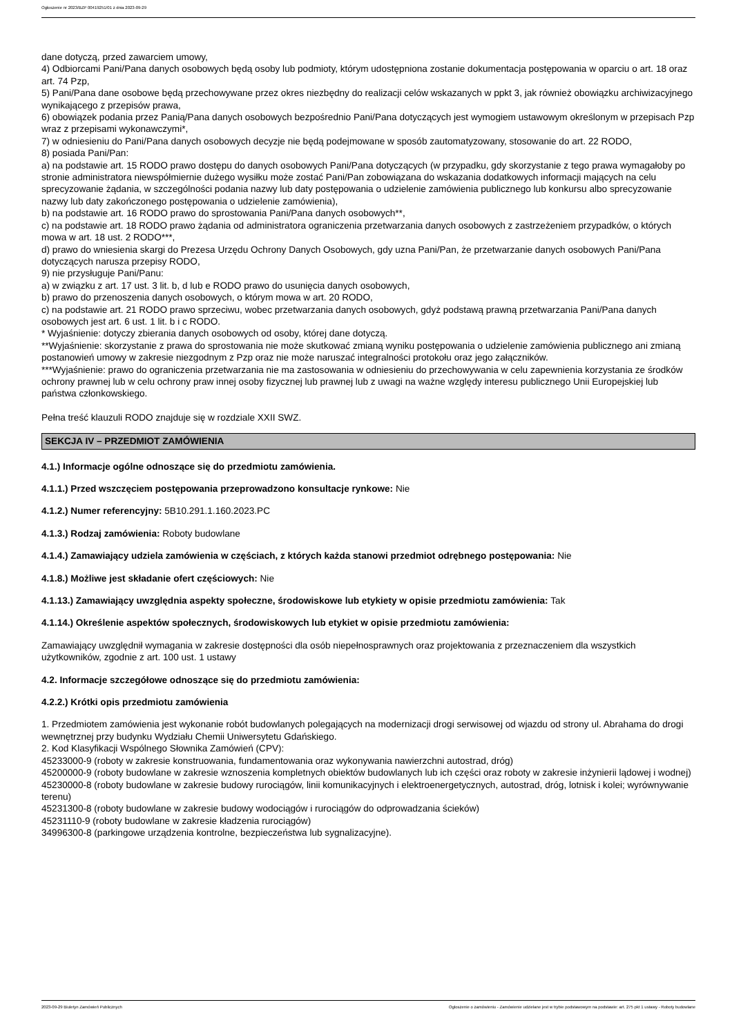Ogłoszenie nr 2023/BZP 00419251/01 z dnia 2023-09-29
dane dotyczą, przed zawarciem umowy,
4) Odbiorcami Pani/Pana danych osobowych będą osoby lub podmioty, którym udostępniona zostanie dokumentacja postępowania w oparciu o art. 18 oraz art. 74 Pzp,
5) Pani/Pana dane osobowe będą przechowywane przez okres niezbędny do realizacji celów wskazanych w ppkt 3, jak również obowiązku archiwizacyjnego wynikającego z przepisów prawa,
6) obowiązek podania przez Panią/Pana danych osobowych bezpośrednio Pani/Pana dotyczących jest wymogiem ustawowym określonym w przepisach Pzp wraz z przepisami wykonawczymi*,
7) w odniesieniu do Pani/Pana danych osobowych decyzje nie będą podejmowane w sposób zautomatyzowany, stosowanie do art. 22 RODO,
8) posiada Pani/Pan:
a) na podstawie art. 15 RODO prawo dostępu do danych osobowych Pani/Pana dotyczących (w przypadku, gdy skorzystanie z tego prawa wymagałoby po stronie administratora niewspółmiernie dużego wysiłku może zostać Pani/Pan zobowiązana do wskazania dodatkowych informacji mających na celu sprecyzowanie żądania, w szczególności podania nazwy lub daty postępowania o udzielenie zamówienia publicznego lub konkursu albo sprecyzowanie nazwy lub daty zakończonego postępowania o udzielenie zamówienia),
b) na podstawie art. 16 RODO prawo do sprostowania Pani/Pana danych osobowych**,
c) na podstawie art. 18 RODO prawo żądania od administratora ograniczenia przetwarzania danych osobowych z zastrzeżeniem przypadków, o których mowa w art. 18 ust. 2 RODO***,
d) prawo do wniesienia skargi do Prezesa Urzędu Ochrony Danych Osobowych, gdy uzna Pani/Pan, że przetwarzanie danych osobowych Pani/Pana dotyczących narusza przepisy RODO,
9) nie przysługuje Pani/Panu:
a) w związku z art. 17 ust. 3 lit. b, d lub e RODO prawo do usunięcia danych osobowych,
b) prawo do przenoszenia danych osobowych, o którym mowa w art. 20 RODO,
c) na podstawie art. 21 RODO prawo sprzeciwu, wobec przetwarzania danych osobowych, gdyż podstawą prawną przetwarzania Pani/Pana danych osobowych jest art. 6 ust. 1 lit. b i c RODO.
* Wyjaśnienie: dotyczy zbierania danych osobowych od osoby, której dane dotyczą.
**Wyjaśnienie: skorzystanie z prawa do sprostowania nie może skutkować zmianą wyniku postępowania o udzielenie zamówienia publicznego ani zmianą postanowień umowy w zakresie niezgodnym z Pzp oraz nie może naruszać integralności protokołu oraz jego załączników.
***Wyjaśnienie: prawo do ograniczenia przetwarzania nie ma zastosowania w odniesieniu do przechowywania w celu zapewnienia korzystania ze środków ochrony prawnej lub w celu ochrony praw innej osoby fizycznej lub prawnej lub z uwagi na ważne względy interesu publicznego Unii Europejskiej lub państwa członkowskiego.
Pełna treść klauzuli RODO znajduje się w rozdziale XXII SWZ.
SEKCJA IV – PRZEDMIOT ZAMÓWIENIA
4.1.) Informacje ogólne odnoszące się do przedmiotu zamówienia.
4.1.1.) Przed wszczęciem postępowania przeprowadzono konsultacje rynkowe: Nie
4.1.2.) Numer referencyjny: 5B10.291.1.160.2023.PC
4.1.3.) Rodzaj zamówienia: Roboty budowlane
4.1.4.) Zamawiający udziela zamówienia w częściach, z których każda stanowi przedmiot odrębnego postępowania: Nie
4.1.8.) Możliwe jest składanie ofert częściowych: Nie
4.1.13.) Zamawiający uwzględnia aspekty społeczne, środowiskowe lub etykiety w opisie przedmiotu zamówienia: Tak
4.1.14.) Określenie aspektów społecznych, środowiskowych lub etykiet w opisie przedmiotu zamówienia:
Zamawiający uwzględnił wymagania w zakresie dostępności dla osób niepełnosprawnych oraz projektowania z przeznaczeniem dla wszystkich użytkowników, zgodnie z art. 100 ust. 1 ustawy
4.2. Informacje szczegółowe odnoszące się do przedmiotu zamówienia:
4.2.2.) Krótki opis przedmiotu zamówienia
1. Przedmiotem zamówienia jest wykonanie robót budowlanych polegających na modernizacji drogi serwisowej od wjazdu od strony ul. Abrahama do drogi wewnętrznej przy budynku Wydziału Chemii Uniwersytetu Gdańskiego.
2. Kod Klasyfikacji Wspólnego Słownika Zamówień (CPV):
45233000-9 (roboty w zakresie konstruowania, fundamentowania oraz wykonywania nawierzchni autostrad, dróg)
45200000-9 (roboty budowlane w zakresie wznoszenia kompletnych obiektów budowlanych lub ich części oraz roboty w zakresie inżynierii lądowej i wodnej)
45230000-8 (roboty budowlane w zakresie budowy rurociągów, linii komunikacyjnych i elektroenergetycznych, autostrad, dróg, lotnisk i kolei; wyrównywanie terenu)
45231300-8 (roboty budowlane w zakresie budowy wodociągów i rurociągów do odprowadzania ścieków)
45231110-9 (roboty budowlane w zakresie kładzenia rurociągów)
34996300-8 (parkingowe urządzenia kontrolne, bezpieczeństwa lub sygnalizacyjne).
2023-09-29 Biuletyn Zamówień Publicznych Ogłoszenie o zamówieniu - Zamówienie udzielane jest w trybie podstawowym na podstawie: art. 275 pkt 1 ustawy - Roboty budowlane